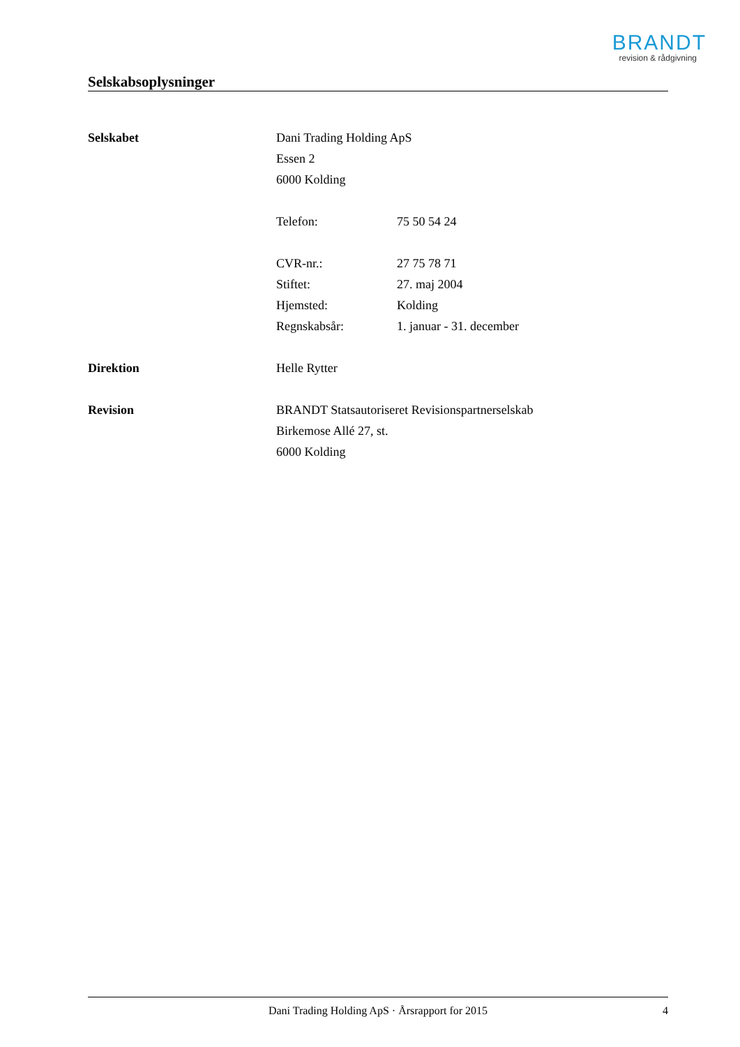BRANDT
revision & rådgivning
Selskabsoplysninger
| Selskabet | Dani Trading Holding ApS | |
| | Essen 2 | |
| | 6000 Kolding | |
| | Telefon: | 75 50 54 24 |
| | CVR-nr.: | 27 75 78 71 |
| | Stiftet: | 27. maj 2004 |
| | Hjemsted: | Kolding |
| | Regnskabsår: | 1. januar - 31. december |
| Direktion | Helle Rytter | |
| Revision | BRANDT Statsautoriseret Revisionspartnerselskab | |
| | Birkemose Allé 27, st. | |
| | 6000 Kolding | |
Dani Trading Holding ApS · Årsrapport for 2015 4